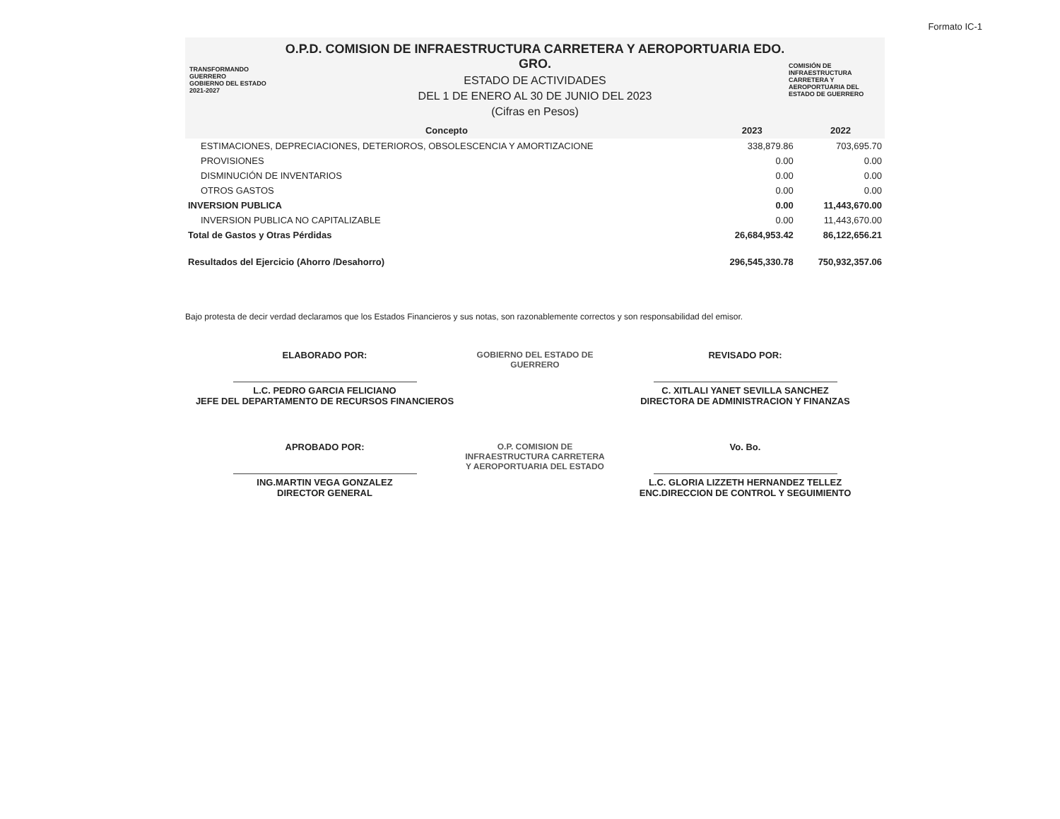Formato IC-1
TRANSFORMANDO GUERRERO
GOBIERNO DEL ESTADO 2021-2027
O.P.D. COMISION DE INFRAESTRUCTURA CARRETERA Y AEROPORTUARIA EDO. GRO.
ESTADO DE ACTIVIDADES
DEL 1 DE ENERO AL 30 DE JUNIO DEL 2023
(Cifras en Pesos)
COMISIÓN DE INFRAESTRUCTURA CARRETERA Y AEROPORTUARIA DEL ESTADO DE GUERRERO
| Concepto | 2023 | 2022 |
| --- | --- | --- |
| ESTIMACIONES, DEPRECIACIONES, DETERIOROS, OBSOLESCENCIA Y AMORTIZACIONE | 338,879.86 | 703,695.70 |
| PROVISIONES | 0.00 | 0.00 |
| DISMINUCIÓN DE INVENTARIOS | 0.00 | 0.00 |
| OTROS GASTOS | 0.00 | 0.00 |
| INVERSION PUBLICA | 0.00 | 11,443,670.00 |
| INVERSION PUBLICA NO CAPITALIZABLE | 0.00 | 11,443,670.00 |
| Total de Gastos y Otras Pérdidas | 26,684,953.42 | 86,122,656.21 |
| Resultados del Ejercicio (Ahorro /Desahorro) | 296,545,330.78 | 750,932,357.06 |
Bajo protesta de decir verdad declaramos que los Estados Financieros y sus notas, son razonablemente correctos y son responsabilidad del emisor.
ELABORADO POR:
L.C. PEDRO GARCIA FELICIANO
JEFE DEL DEPARTAMENTO DE RECURSOS FINANCIEROS
GOBIERNO DEL ESTADO DE GUERRERO
REVISADO POR:
C. XITLALI YANET SEVILLA SANCHEZ
DIRECTORA DE ADMINISTRACION Y FINANZAS
APROBADO POR:
ING.MARTIN VEGA GONZALEZ
DIRECTOR GENERAL
O.P. COMISION DE INFRAESTRUCTURA CARRETERA Y AEROPORTUARIA DEL ESTADO
Vo. Bo.
L.C. GLORIA LIZZETH HERNANDEZ TELLEZ
ENC.DIRECCION DE CONTROL Y SEGUIMIENTO